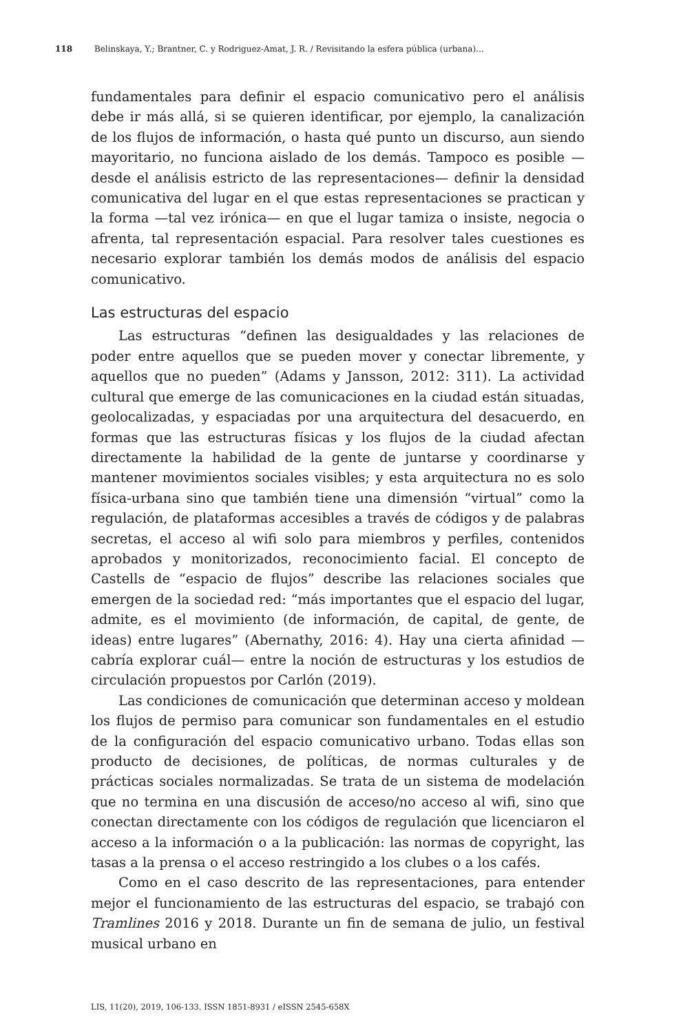118 Belinskaya, Y.; Brantner, C. y Rodriguez-Amat, J. R. / Revisitando la esfera pública (urbana)...
fundamentales para definir el espacio comunicativo pero el análisis debe ir más allá, si se quieren identificar, por ejemplo, la canalización de los flujos de información, o hasta qué punto un discurso, aun siendo mayoritario, no funciona aislado de los demás. Tampoco es posible —desde el análisis estricto de las representaciones— definir la densidad comunicativa del lugar en el que estas representaciones se practican y la forma —tal vez irónica— en que el lugar tamiza o insiste, negocia o afrenta, tal representación espacial. Para resolver tales cuestiones es necesario explorar también los demás modos de análisis del espacio comunicativo.
Las estructuras del espacio
Las estructuras “definen las desigualdades y las relaciones de poder entre aquellos que se pueden mover y conectar libremente, y aquellos que no pueden” (Adams y Jansson, 2012: 311). La actividad cultural que emerge de las comunicaciones en la ciudad están situadas, geolocalizadas, y espaciadas por una arquitectura del desacuerdo, en formas que las estructuras físicas y los flujos de la ciudad afectan directamente la habilidad de la gente de juntarse y coordinarse y mantener movimientos sociales visibles; y esta arquitectura no es solo física-urbana sino que también tiene una dimensión “virtual” como la regulación, de plataformas accesibles a través de códigos y de palabras secretas, el acceso al wifi solo para miembros y perfiles, contenidos aprobados y monitorizados, reconocimiento facial. El concepto de Castells de “espacio de flujos” describe las relaciones sociales que emergen de la sociedad red: “más importantes que el espacio del lugar, admite, es el movimiento (de información, de capital, de gente, de ideas) entre lugares” (Abernathy, 2016: 4). Hay una cierta afinidad —cabría explorar cuál— entre la noción de estructuras y los estudios de circulación propuestos por Carlón (2019).
Las condiciones de comunicación que determinan acceso y moldean los flujos de permiso para comunicar son fundamentales en el estudio de la configuración del espacio comunicativo urbano. Todas ellas son producto de decisiones, de políticas, de normas culturales y de prácticas sociales normalizadas. Se trata de un sistema de modelación que no termina en una discusión de acceso/no acceso al wifi, sino que conectan directamente con los códigos de regulación que licenciaron el acceso a la información o a la publicación: las normas de copyright, las tasas a la prensa o el acceso restringido a los clubes o a los cafés.
Como en el caso descrito de las representaciones, para entender mejor el funcionamiento de las estructuras del espacio, se trabajó con Tramlines 2016 y 2018. Durante un fin de semana de julio, un festival musical urbano en
LIS, 11(20), 2019, 106-133. ISSN 1851-8931 / eISSN 2545-658X